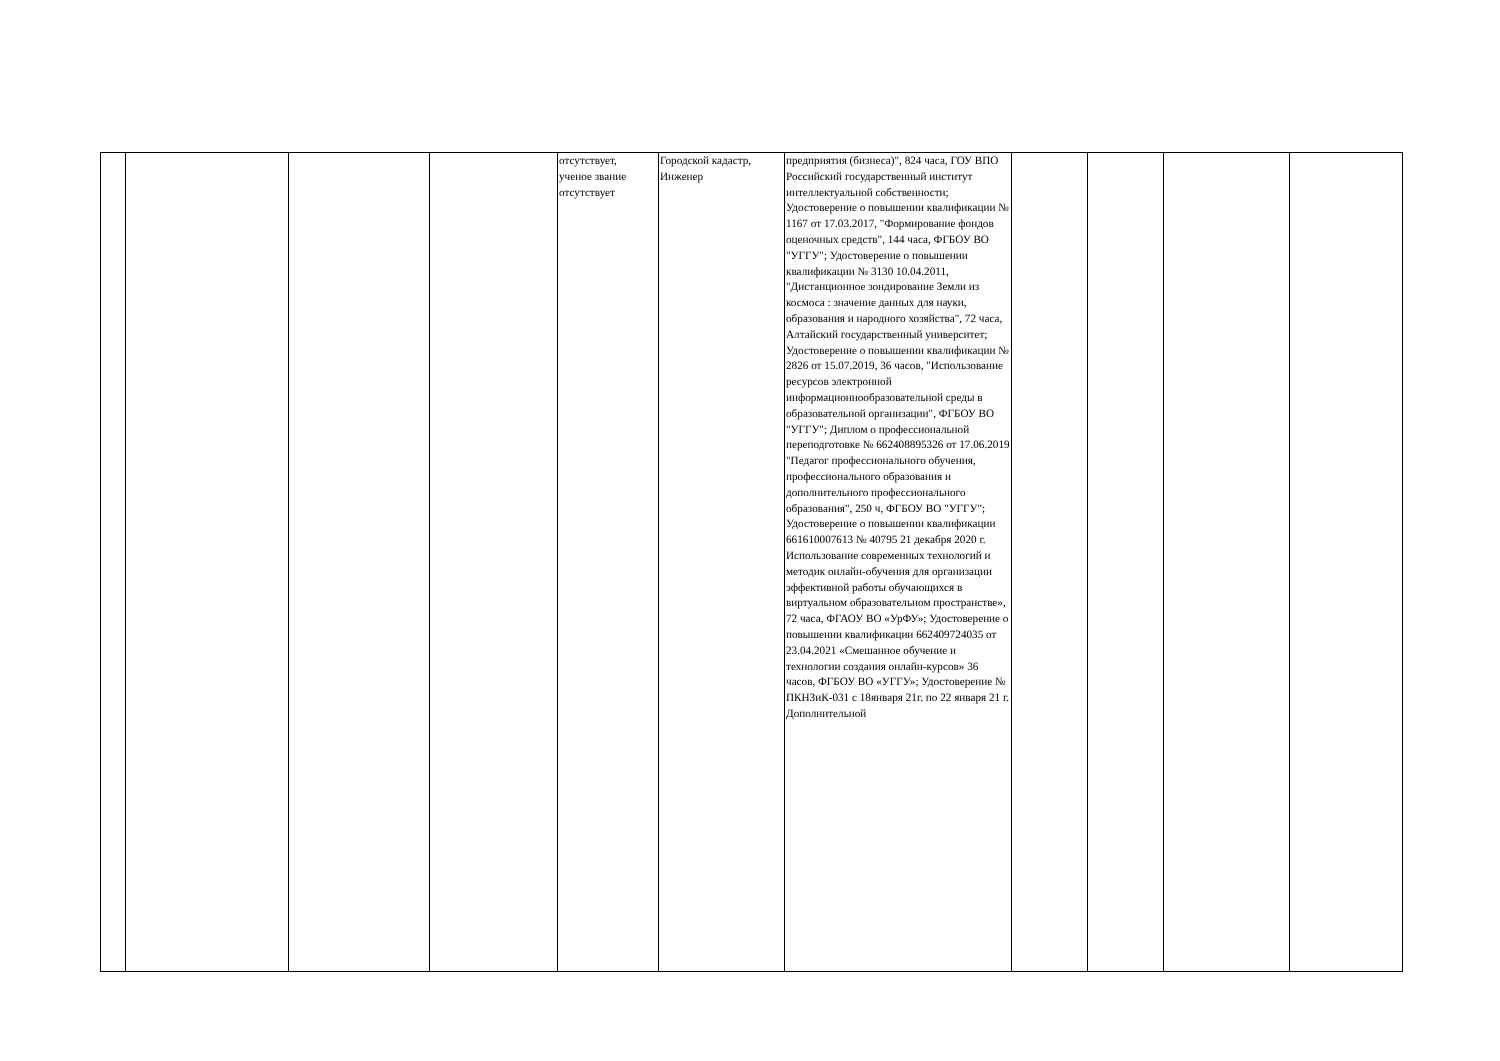| | | | | отсутствует, ученое звание отсутствует | Городской кадастр, Инженер | предприятия (бизнеса)", 824 часа, ГОУ ВПО Российский государственный институт интеллектуальной собственности; Удостоверение о повышении квалификации № 1167 от 17.03.2017, "Формирование фондов оценочных средств", 144 часа, ФГБОУ ВО "УГГУ"; Удостоверение о повышении квалификации № 3130 10.04.2011, "Дистанционное зондирование Земли из космоса : значение данных для науки, образования и народного хозяйства", 72 часа, Алтайский государственный университет; Удостоверение о повышении квалификации № 2826 от 15.07.2019, 36 часов, "Использование ресурсов электронной информационнообразовательной среды в образовательной организации", ФГБОУ ВО "УГГУ"; Диплом о профессиональной переподготовке № 662408895326 от 17.06.2019 "Педагог профессионального обучения, профессионального образования и дополнительного профессионального образования", 250 ч, ФГБОУ ВО "УГГУ"; Удостоверение о повышении квалификации 661610007613 № 40795 21 декабря 2020 г. Использование современных технологий и методик онлайн-обучения для организации эффективной работы обучающихся в виртуальном образовательном пространстве», 72 часа, ФГАОУ ВО «УрФУ»; Удостоверение о повышении квалификации 662409724035 от 23.04.2021 «Смешанное обучение и технологии создания онлайн-курсов» 36 часов, ФГБОУ ВО «УГГУ»; Удостоверение № ПКНЗиК-031 с 18января 21г. по 22 января 21 г. Дополнительной | | | | |